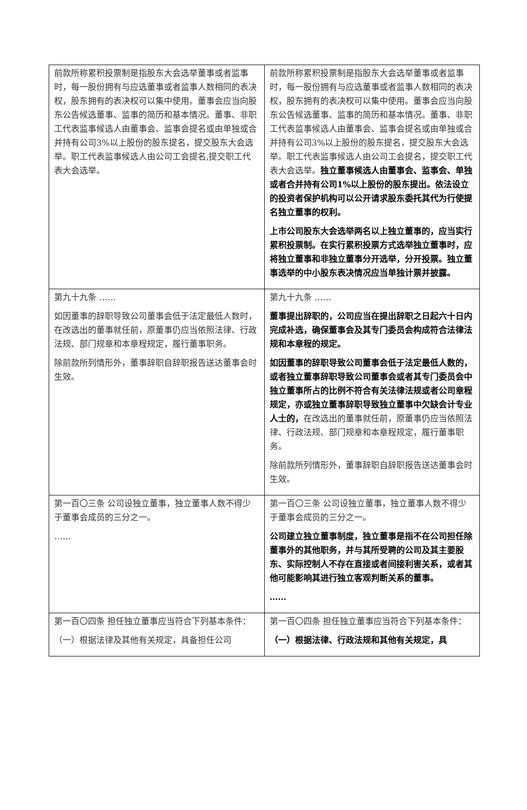| 前款所称累积投票制是指股东大会选举董事或者监事时，每一股份拥有与应选董事或者监事人数相同的表决权，股东拥有的表决权可以集中使用。董事会应当向股东公告候选董事、监事的简历和基本情况。董事、非职工代表监事候选人由董事会、监事会提名或由单独或合并持有公司3%以上股份的股东提名，提交股东大会选举。职工代表监事候选人由公司工会提名,提交职工代表大会选举。 | 前款所称累积投票制是指股东大会选举董事或者监事时，每一股份拥有与应选董事或者监事人数相同的表决权，股东拥有的表决权可以集中使用。董事会应当向股东公告候选董事、监事的简历和基本情况。董事、非职工代表监事候选人由董事会、监事会提名或由单独或合并持有公司3%以上股份的股东提名，提交股东大会选举。职工代表监事候选人由公司工会提名，提交职工代表大会选举。 独立董事候选人由董事会、监事会、单独或者合并持有公司1%以上股份的股东提出。依法设立的投资者保护机构可以公开请求股东委托其代为行使提名独立董事的权利。 上市公司股东大会选举两名以上独立董事的，应当实行累积投票制。在实行累积投票方式选举独立董事时，应将独立董事和非独立董事分开选举，分开投票。独立董事选举的中小股东表决情况应当单独计票并披露。 |
| 第九十九条 …… 如因董事的辞职导致公司董事会低于法定最低人数时，在改选出的董事就任前，原董事仍应当依照法律、行政法规、部门规章和本章程规定，履行董事职务。 除前款所列情形外，董事辞职自辞职报告送达董事会时生效。 | 第九十九条 …… 董事提出辞职的，公司应当在提出辞职之日起六十日内完成补选，确保董事会及其专门委员会构成符合法律法规和本章程的规定。 如因董事的辞职导致公司董事会低于法定最低人数的，或者独立董事辞职导致公司董事会或者其专门委员会中独立董事所占的比例不符合有关法律法规或者公司章程规定，亦或独立董事辞职导致独立董事中欠缺会计专业人士的， 在改选出的董事就任前，原董事仍应当依照法律、行政法规、部门规章和本章程规定，履行董事职务。 除前款所列情形外，董事辞职自辞职报告送达董事会时生效。 |
| 第一百〇三条 公司设独立董事，独立董事人数不得少于董事会成员的三分之一。 …… | 第一百〇三条 公司设独立董事，独立董事人数不得少于董事会成员的三分之一。 公司建立独立董事制度，独立董事是指不在公司担任除董事外的其他职务，并与其所受聘的公司及其主要股东、实际控制人不存在直接或者间接利害关系，或者其他可能影响其进行独立客观判断关系的董事。 …… |
| 第一百〇四条 担任独立董事应当符合下列基本条件： （一）根据法律及其他有关规定，具备担任公司 | 第一百〇四条 担任独立董事应当符合下列基本条件： （一）根据法律、行政法规和其他有关规定，具 |